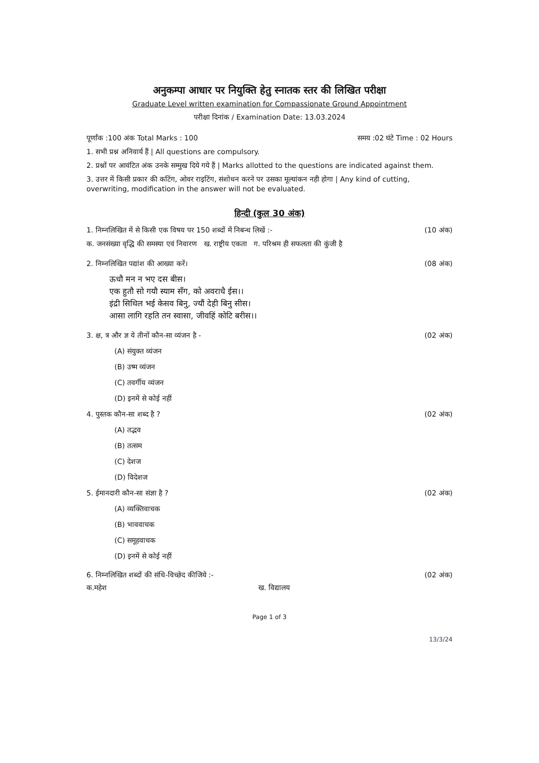अनुकम्पा आधार पर नियुक्ति हेतु स्नातक स्तर की लिखित परीक्षा
Graduate Level written examination for Compassionate Ground Appointment
परीक्षा दिनांक / Examination Date: 13.03.2024
पूर्णांक :100 अंक Total Marks : 100 समय :02 घंटे Time : 02 Hours
1. सभी प्रश्न अनिवार्य हैं | All questions are compulsory.
2. प्रश्नों पर आवंटित अंक उनके सम्मुख दिये गये हैं | Marks allotted to the questions are indicated against them.
3. उत्तर में किसी प्रकार की कटिंग, ओवर राइटिंग, संशोधन करने पर उसका मूल्यांकन नही होगा | Any kind of cutting, overwriting, modification in the answer will not be evaluated.
हिन्दी (कुल 30 अंक)
1. निम्नलिखित में से किसी एक विषय पर 150 शब्दों में निबन्ध लिखें :- (10 अंक)
क. जनसंख्या वृद्धि की समस्या एवं निवारण ख. राष्ट्रीय एकता ग. परिश्रम ही सफलता की कुंजी है
2. निम्नलिखित पद्यांश की आख्या करें। (08 अंक)
ऊधौ मन न भए दस बीस।
एक हुतौ सो गयौ स्याम सँग, को अवराधै ईस।।
इंद्री सिथिल भई केसव बिनु, ज्यौं देही बिनु सीस।
आसा लागि रहति तन स्वासा, जीवहिं कोटि बरीस।।
3. क्ष, त्र और ज्ञ ये तीनों कौन-सा व्यंजन है - (02 अंक)
(A) संयुक्त व्यंजन
(B) उष्म व्यंजन
(C) तवर्गीय व्यंजन
(D) इनमें से कोई नहीं
4. पुस्तक कौन-सा शब्द है ? (02 अंक)
(A) तद्भव
(B) तत्सम
(C) देशज
(D) विदेशज
5. ईमानदारी कौन-सा संज्ञा है ? (02 अंक)
(A) व्यक्तिवाचक
(B) भाववाचक
(C) समूहवाचक
(D) इनमें से कोई नहीं
6. निम्नलिखित शब्दों की संधि-विच्छेद कीजिये :- (02 अंक)
क.महेश ख. विद्यालय
Page 1 of 3
13/3/24